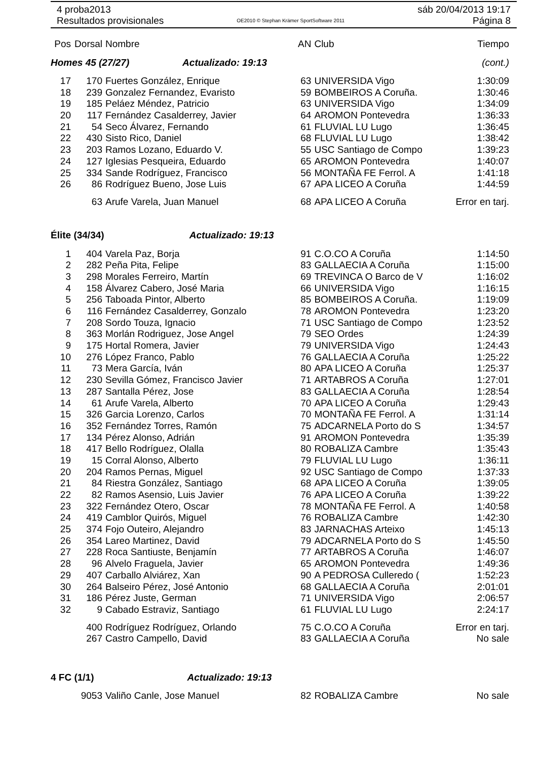4 proba2013
Resultados provisionales
OE2010 © Stephan Krämer SportSoftware 2011
sáb 20/04/2013 19:17
Página 8
| Pos | Dorsal | Nombre | AN | Club | Tiempo |
| --- | --- | --- | --- | --- | --- |
| Homes 45 (27/27) Actualizado: 19:13 | | | | | (cont.) |
| 17 | 170 | Fuertes González, Enrique | 63 | UNIVERSIDA Vigo | 1:30:09 |
| 18 | 239 | Gonzalez Fernandez, Evaristo | 59 | BOMBEIROS A Coruña. | 1:30:46 |
| 19 | 185 | Peláez Méndez, Patricio | 63 | UNIVERSIDA Vigo | 1:34:09 |
| 20 | 117 | Fernández Casalderrey, Javier | 64 | AROMON Pontevedra | 1:36:33 |
| 21 | 54 | Seco Álvarez, Fernando | 61 | FLUVIAL LU Lugo | 1:36:45 |
| 22 | 430 | Sisto Rico, Daniel | 68 | FLUVIAL LU Lugo | 1:38:42 |
| 23 | 203 | Ramos Lozano, Eduardo V. | 55 | USC Santiago de Compo | 1:39:23 |
| 24 | 127 | Iglesias Pesqueira, Eduardo | 65 | AROMON Pontevedra | 1:40:07 |
| 25 | 334 | Sande Rodríguez, Francisco | 56 | MONTAÑA FE Ferrol. A | 1:41:18 |
| 26 | 86 | Rodríguez Bueno, Jose Luis | 67 | APA LICEO A Coruña | 1:44:59 |
| | 63 | Arufe Varela, Juan Manuel | 68 | APA LICEO A Coruña | Error en tarj. |
| Élite (34/34) Actualizado: 19:13 | | | | | |
| 1 | 404 | Varela Paz, Borja | 91 | C.O.CO A Coruña | 1:14:50 |
| 2 | 282 | Peña Pita, Felipe | 83 | GALLAECIA A Coruña | 1:15:00 |
| 3 | 298 | Morales Ferreiro, Martín | 69 | TREVINCA O Barco de V | 1:16:02 |
| 4 | 158 | Álvarez Cabero, José Maria | 66 | UNIVERSIDA Vigo | 1:16:15 |
| 5 | 256 | Taboada Pintor, Alberto | 85 | BOMBEIROS A Coruña. | 1:19:09 |
| 6 | 116 | Fernández Casalderrey, Gonzalo | 78 | AROMON Pontevedra | 1:23:20 |
| 7 | 208 | Sordo Touza, Ignacio | 71 | USC Santiago de Compo | 1:23:52 |
| 8 | 363 | Morlán Rodriguez, Jose Angel | 79 | SEO Ordes | 1:24:39 |
| 9 | 175 | Hortal Romera, Javier | 79 | UNIVERSIDA Vigo | 1:24:43 |
| 10 | 276 | López Franco, Pablo | 76 | GALLAECIA A Coruña | 1:25:22 |
| 11 | 73 | Mera García, Iván | 80 | APA LICEO A Coruña | 1:25:37 |
| 12 | 230 | Sevilla Gómez, Francisco Javier | 71 | ARTABROS A Coruña | 1:27:01 |
| 13 | 287 | Santalla Pérez, Jose | 83 | GALLAECIA A Coruña | 1:28:54 |
| 14 | 61 | Arufe Varela, Alberto | 70 | APA LICEO A Coruña | 1:29:43 |
| 15 | 326 | Garcia Lorenzo, Carlos | 70 | MONTAÑA FE Ferrol. A | 1:31:14 |
| 16 | 352 | Fernández Torres, Ramón | 75 | ADCARNELA Porto do S | 1:34:57 |
| 17 | 134 | Pérez Alonso, Adrián | 91 | AROMON Pontevedra | 1:35:39 |
| 18 | 417 | Bello Rodríguez, Olalla | 80 | ROBALIZA Cambre | 1:35:43 |
| 19 | 15 | Corral Alonso, Alberto | 79 | FLUVIAL LU Lugo | 1:36:11 |
| 20 | 204 | Ramos Pernas, Miguel | 92 | USC Santiago de Compo | 1:37:33 |
| 21 | 84 | Riestra González, Santiago | 68 | APA LICEO A Coruña | 1:39:05 |
| 22 | 82 | Ramos Asensio, Luis Javier | 76 | APA LICEO A Coruña | 1:39:22 |
| 23 | 322 | Fernández Otero, Oscar | 78 | MONTAÑA FE Ferrol. A | 1:40:58 |
| 24 | 419 | Camblor Quirós, Miguel | 76 | ROBALIZA Cambre | 1:42:30 |
| 25 | 374 | Fojo Outeiro, Alejandro | 83 | JARNACHAS Arteixo | 1:45:13 |
| 26 | 354 | Lareo Martinez, David | 79 | ADCARNELA Porto do S | 1:45:50 |
| 27 | 228 | Roca Santiuste, Benjamín | 77 | ARTABROS A Coruña | 1:46:07 |
| 28 | 96 | Alvelo Fraguela, Javier | 65 | AROMON Pontevedra | 1:49:36 |
| 29 | 407 | Carballo Alviárez, Xan | 90 | A PEDROSA Culleredo ( | 1:52:23 |
| 30 | 264 | Balseiro Pérez, José Antonio | 68 | GALLAECIA A Coruña | 2:01:01 |
| 31 | 186 | Pérez Juste, German | 71 | UNIVERSIDA Vigo | 2:06:57 |
| 32 | 9 | Cabado Estraviz, Santiago | 61 | FLUVIAL LU Lugo | 2:24:17 |
| | 400 | Rodríguez Rodríguez, Orlando | 75 | C.O.CO A Coruña | Error en tarj. |
| | 267 | Castro Campello, David | 83 | GALLAECIA A Coruña | No sale |
| 4 FC (1/1) Actualizado: 19:13 | | | | | |
| | 9053 | Valiño Canle, Jose Manuel | 82 | ROBALIZA Cambre | No sale |